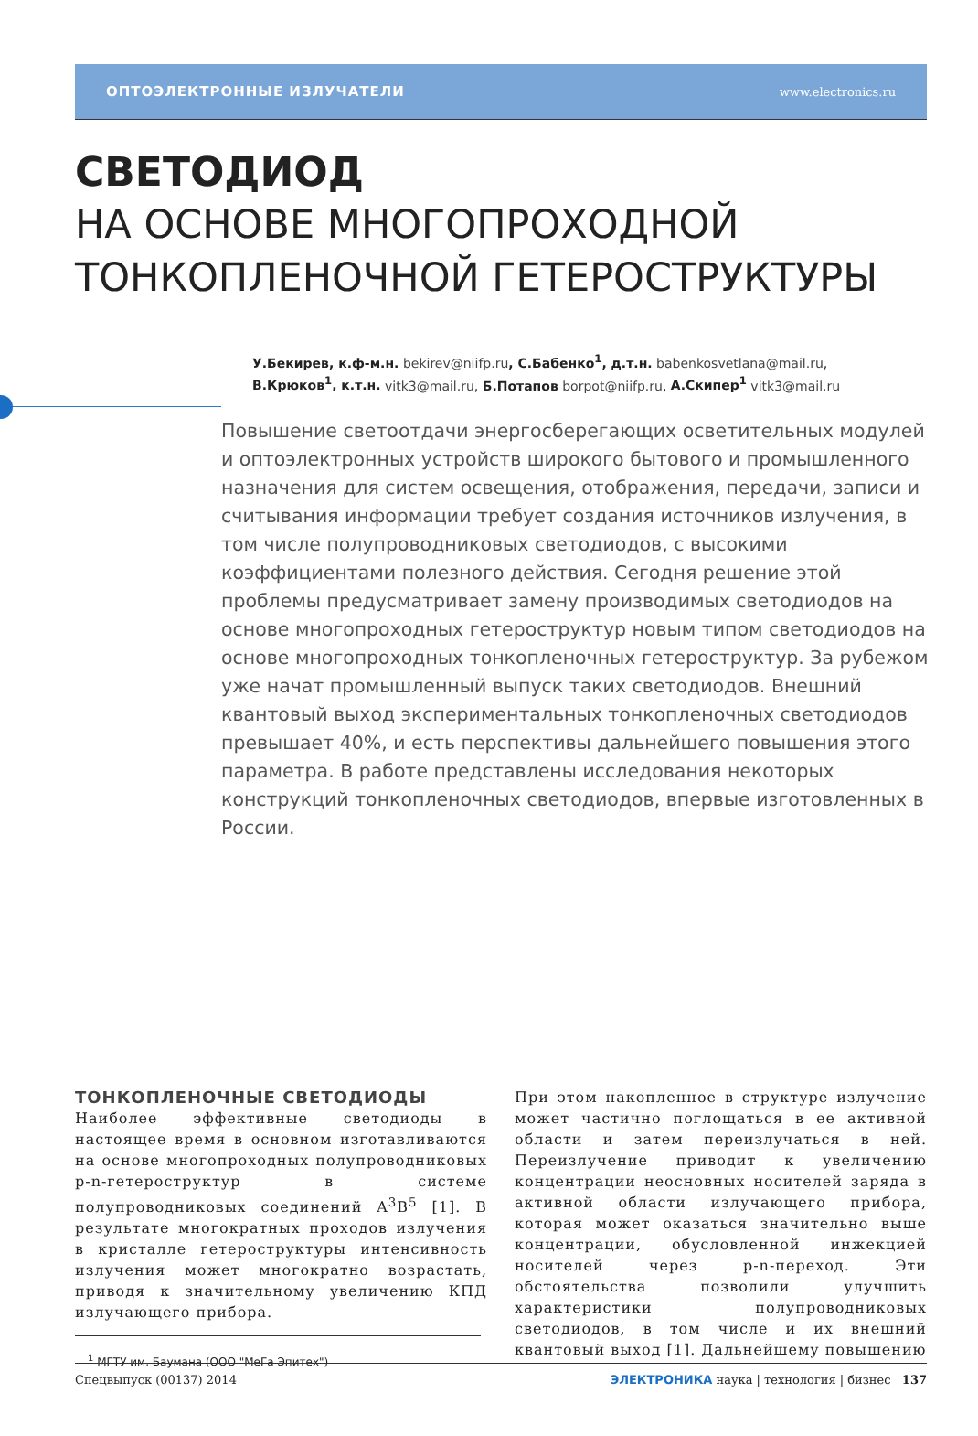ОПТОЭЛЕКТРОННЫЕ ИЗЛУЧАТЕЛИ www.electronics.ru
СВЕТОДИОД
НА ОСНОВЕ МНОГОПРОХОДНОЙ
ТОНКОПЛЕНОЧНОЙ ГЕТЕРОСТРУКТУРЫ
У.Бекирев, к.ф-м.н. bekirev@niifp.ru, С.Бабенко<sup>1</sup>, д.т.н. babenkosvetlana@mail.ru,
В.Крюков<sup>1</sup>, к.т.н. vitk3@mail.ru, Б.Потапов borpot@niifp.ru, А.Скипер<sup>1</sup> vitk3@mail.ru
Повышение светоотдачи энергосберегающих осветительных модулей и оптоэлектронных устройств широкого бытового и промышленного назначения для систем освещения, отображения, передачи, записи и считывания информации требует создания источников излучения, в том числе полупроводниковых светодиодов, с высокими коэффициентами полезного действия. Сегодня решение этой проблемы предусматривает замену производимых светодиодов на основе многопроходных гетероструктур новым типом светодиодов на основе многопроходных тонкопленочных гетероструктур. За рубежом уже начат промышленный выпуск таких светодиодов. Внешний квантовый выход экспериментальных тонкопленочных светодиодов превышает 40%, и есть перспективы дальнейшего повышения этого параметра. В работе представлены исследования некоторых конструкций тонкопленочных светодиодов, впервые изготовленных в России.
ТОНКОПЛЕНОЧНЫЕ СВЕТОДИОДЫ
Наиболее эффективные светодиоды в настоящее время в основном изготавливаются на основе многопроходных полупроводниковых p-n-гетероструктур в системе полупроводниковых соединений A<sup>3</sup>B<sup>5</sup> [1]. В результате многократных проходов излучения в кристалле гетероструктуры интенсивность излучения может многократно возрастать, приводя к значительному увеличению КПД излучающего прибора.
<sup>1</sup> МГТУ им. Баумана (ООО "МеГа Эпитех")
При этом накопленное в структуре излучение может частично поглощаться в ее активной области и затем переизлучаться в ней. Переизлучение приводит к увеличению концентрации неосновных носителей заряда в активной области излучающего прибора, которая может оказаться значительно выше концентрации, обусловленной инжекцией носителей через p-n-переход. Эти обстоятельства позволили улучшить характеристики полупроводниковых светодиодов, в том числе и их внешний квантовый выход [1]. Дальнейшему повышению
Спецвыпуск (00137) 2014 ЭЛЕКТРОНИКА наука | технология | бизнес 137